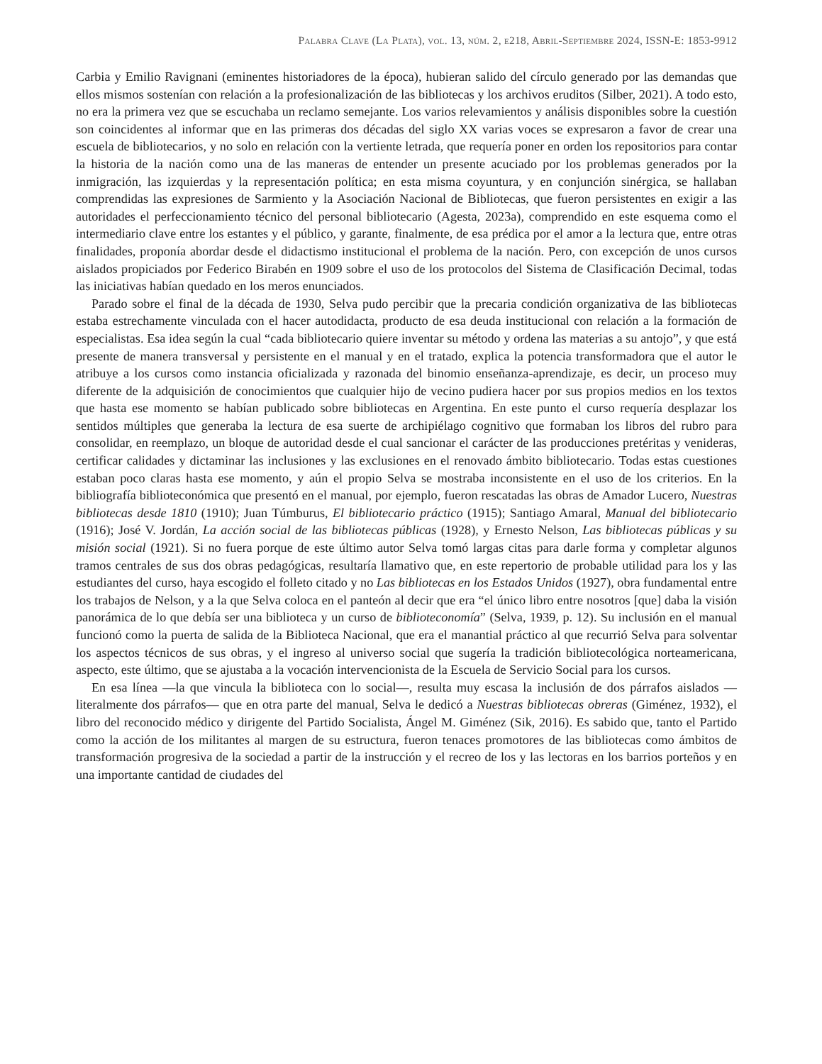Palabra Clave (La Plata), vol. 13, núm. 2, e218, Abril-Septiembre 2024, ISSN-E: 1853-9912
Carbia y Emilio Ravignani (eminentes historiadores de la época), hubieran salido del círculo generado por las demandas que ellos mismos sostenían con relación a la profesionalización de las bibliotecas y los archivos eruditos (Silber, 2021). A todo esto, no era la primera vez que se escuchaba un reclamo semejante. Los varios relevamientos y análisis disponibles sobre la cuestión son coincidentes al informar que en las primeras dos décadas del siglo XX varias voces se expresaron a favor de crear una escuela de bibliotecarios, y no solo en relación con la vertiente letrada, que requería poner en orden los repositorios para contar la historia de la nación como una de las maneras de entender un presente acuciado por los problemas generados por la inmigración, las izquierdas y la representación política; en esta misma coyuntura, y en conjunción sinérgica, se hallaban comprendidas las expresiones de Sarmiento y la Asociación Nacional de Bibliotecas, que fueron persistentes en exigir a las autoridades el perfeccionamiento técnico del personal bibliotecario (Agesta, 2023a), comprendido en este esquema como el intermediario clave entre los estantes y el público, y garante, finalmente, de esa prédica por el amor a la lectura que, entre otras finalidades, proponía abordar desde el didactismo institucional el problema de la nación. Pero, con excepción de unos cursos aislados propiciados por Federico Birabén en 1909 sobre el uso de los protocolos del Sistema de Clasificación Decimal, todas las iniciativas habían quedado en los meros enunciados.
Parado sobre el final de la década de 1930, Selva pudo percibir que la precaria condición organizativa de las bibliotecas estaba estrechamente vinculada con el hacer autodidacta, producto de esa deuda institucional con relación a la formación de especialistas. Esa idea según la cual “cada bibliotecario quiere inventar su método y ordena las materias a su antojo”, y que está presente de manera transversal y persistente en el manual y en el tratado, explica la potencia transformadora que el autor le atribuye a los cursos como instancia oficializada y razonada del binomio enseñanza-aprendizaje, es decir, un proceso muy diferente de la adquisición de conocimientos que cualquier hijo de vecino pudiera hacer por sus propios medios en los textos que hasta ese momento se habían publicado sobre bibliotecas en Argentina. En este punto el curso requería desplazar los sentidos múltiples que generaba la lectura de esa suerte de archipiélago cognitivo que formaban los libros del rubro para consolidar, en reemplazo, un bloque de autoridad desde el cual sancionar el carácter de las producciones pretéritas y venideras, certificar calidades y dictaminar las inclusiones y las exclusiones en el renovado ámbito bibliotecario. Todas estas cuestiones estaban poco claras hasta ese momento, y aún el propio Selva se mostraba inconsistente en el uso de los criterios. En la bibliografía biblioteconómica que presentó en el manual, por ejemplo, fueron rescatadas las obras de Amador Lucero, Nuestras bibliotecas desde 1810 (1910); Juan Túmburus, El bibliotecario práctico (1915); Santiago Amaral, Manual del bibliotecario (1916); José V. Jordán, La acción social de las bibliotecas públicas (1928), y Ernesto Nelson, Las bibliotecas públicas y su misión social (1921). Si no fuera porque de este último autor Selva tomó largas citas para darle forma y completar algunos tramos centrales de sus dos obras pedagógicas, resultaría llamativo que, en este repertorio de probable utilidad para los y las estudiantes del curso, haya escogido el folleto citado y no Las bibliotecas en los Estados Unidos (1927), obra fundamental entre los trabajos de Nelson, y a la que Selva coloca en el panteón al decir que era “el único libro entre nosotros [que] daba la visión panorámica de lo que debía ser una biblioteca y un curso de biblioteconomía” (Selva, 1939, p. 12). Su inclusión en el manual funcionó como la puerta de salida de la Biblioteca Nacional, que era el manantial práctico al que recurrió Selva para solventar los aspectos técnicos de sus obras, y el ingreso al universo social que sugería la tradición bibliotecológica norteamericana, aspecto, este último, que se ajustaba a la vocación intervencionista de la Escuela de Servicio Social para los cursos.
En esa línea —la que vincula la biblioteca con lo social—, resulta muy escasa la inclusión de dos párrafos aislados —literalmente dos párrafos— que en otra parte del manual, Selva le dedicó a Nuestras bibliotecas obreras (Giménez, 1932), el libro del reconocido médico y dirigente del Partido Socialista, Ángel M. Giménez (Sik, 2016). Es sabido que, tanto el Partido como la acción de los militantes al margen de su estructura, fueron tenaces promotores de las bibliotecas como ámbitos de transformación progresiva de la sociedad a partir de la instrucción y el recreo de los y las lectoras en los barrios porteños y en una importante cantidad de ciudades del